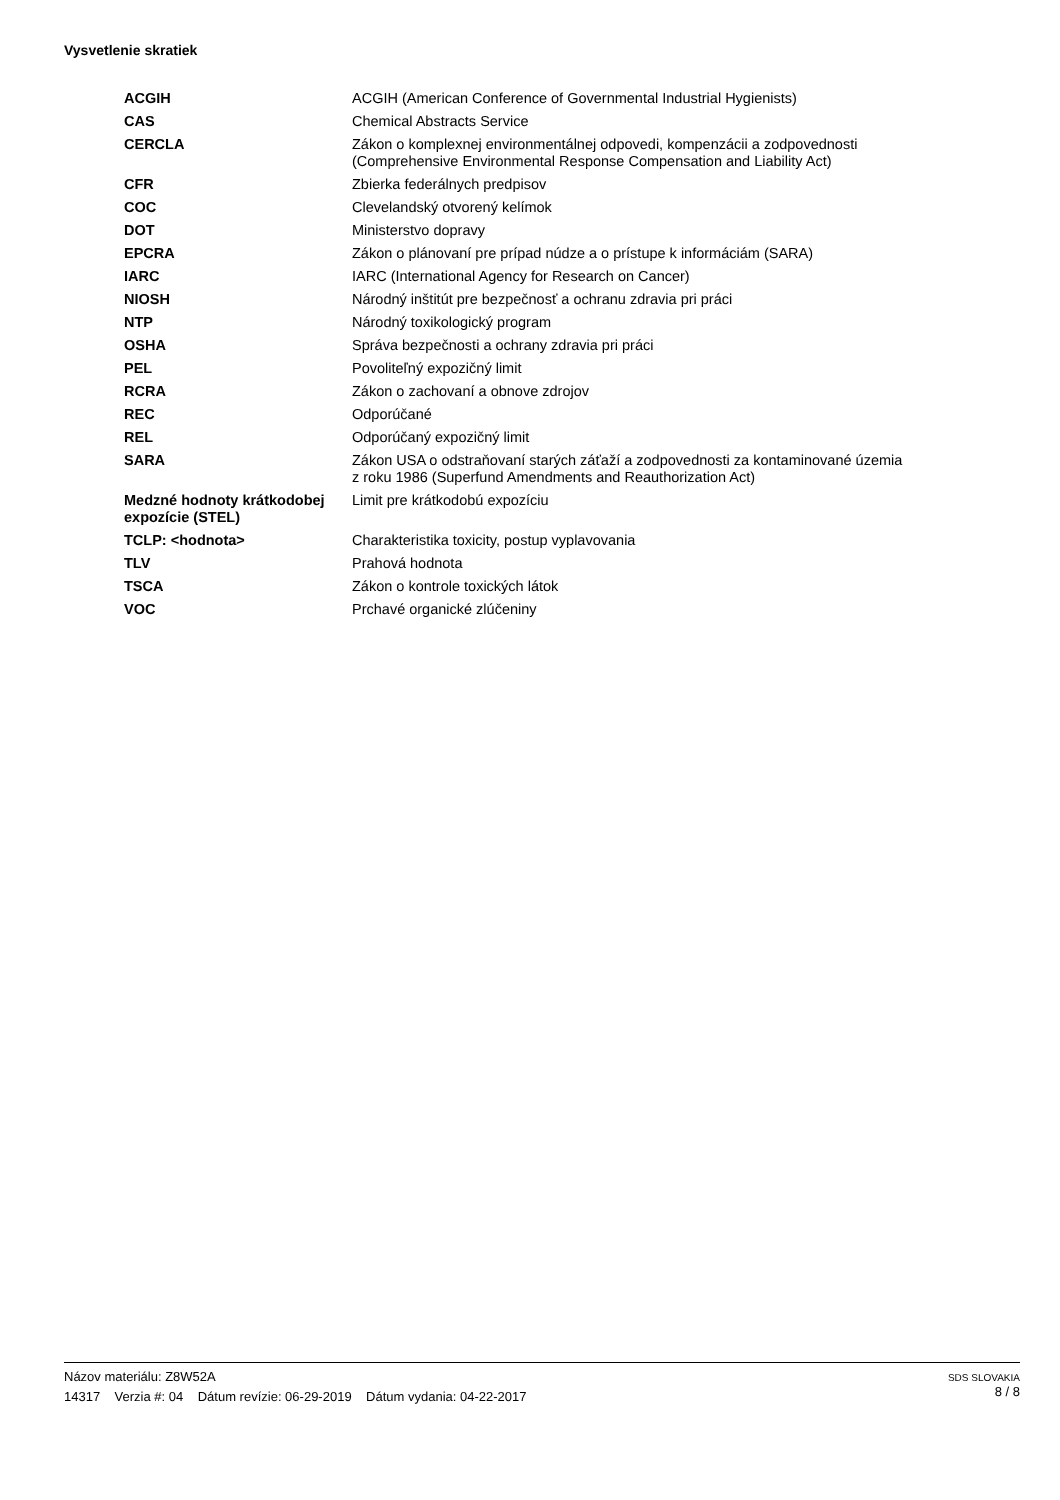Vysvetlenie skratiek
| ACGIH | ACGIH (American Conference of Governmental Industrial Hygienists) |
| CAS | Chemical Abstracts Service |
| CERCLA | Zákon o komplexnej environmentálnej odpovedi, kompenzácii a zodpovednosti (Comprehensive Environmental Response Compensation and Liability Act) |
| CFR | Zbierka federálnych predpisov |
| COC | Clevelandský otvorený kelímok |
| DOT | Ministerstvo dopravy |
| EPCRA | Zákon o plánovaní pre prípad núdze a o prístupe k informáciám (SARA) |
| IARC | IARC (International Agency for Research on Cancer) |
| NIOSH | Národný inštitút pre bezpečnosť a ochranu zdravia pri práci |
| NTP | Národný toxikologický program |
| OSHA | Správa bezpečnosti a ochrany zdravia pri práci |
| PEL | Povoliteľný expozičný limit |
| RCRA | Zákon o zachovaní a obnove zdrojov |
| REC | Odporúčané |
| REL | Odporúčaný expozičný limit |
| SARA | Zákon USA o odstraňovaní starých záťaží a zodpovednosti za kontaminované územia z roku 1986 (Superfund Amendments and Reauthorization Act) |
| Medzné hodnoty krátkodobej expozície (STEL) | Limit pre krátkodobú expozíciu |
| TCLP: <hodnota> | Charakteristika toxicity, postup vyplavovania |
| TLV | Prahová hodnota |
| TSCA | Zákon o kontrole toxických látok |
| VOC | Prchavé organické zlúčeniny |
Názov materiálu: Z8W52A
14317 Verzia #: 04 Dátum revízie: 06-29-2019 Dátum vydania: 04-22-2017
SDS SLOVAKIA
8 / 8